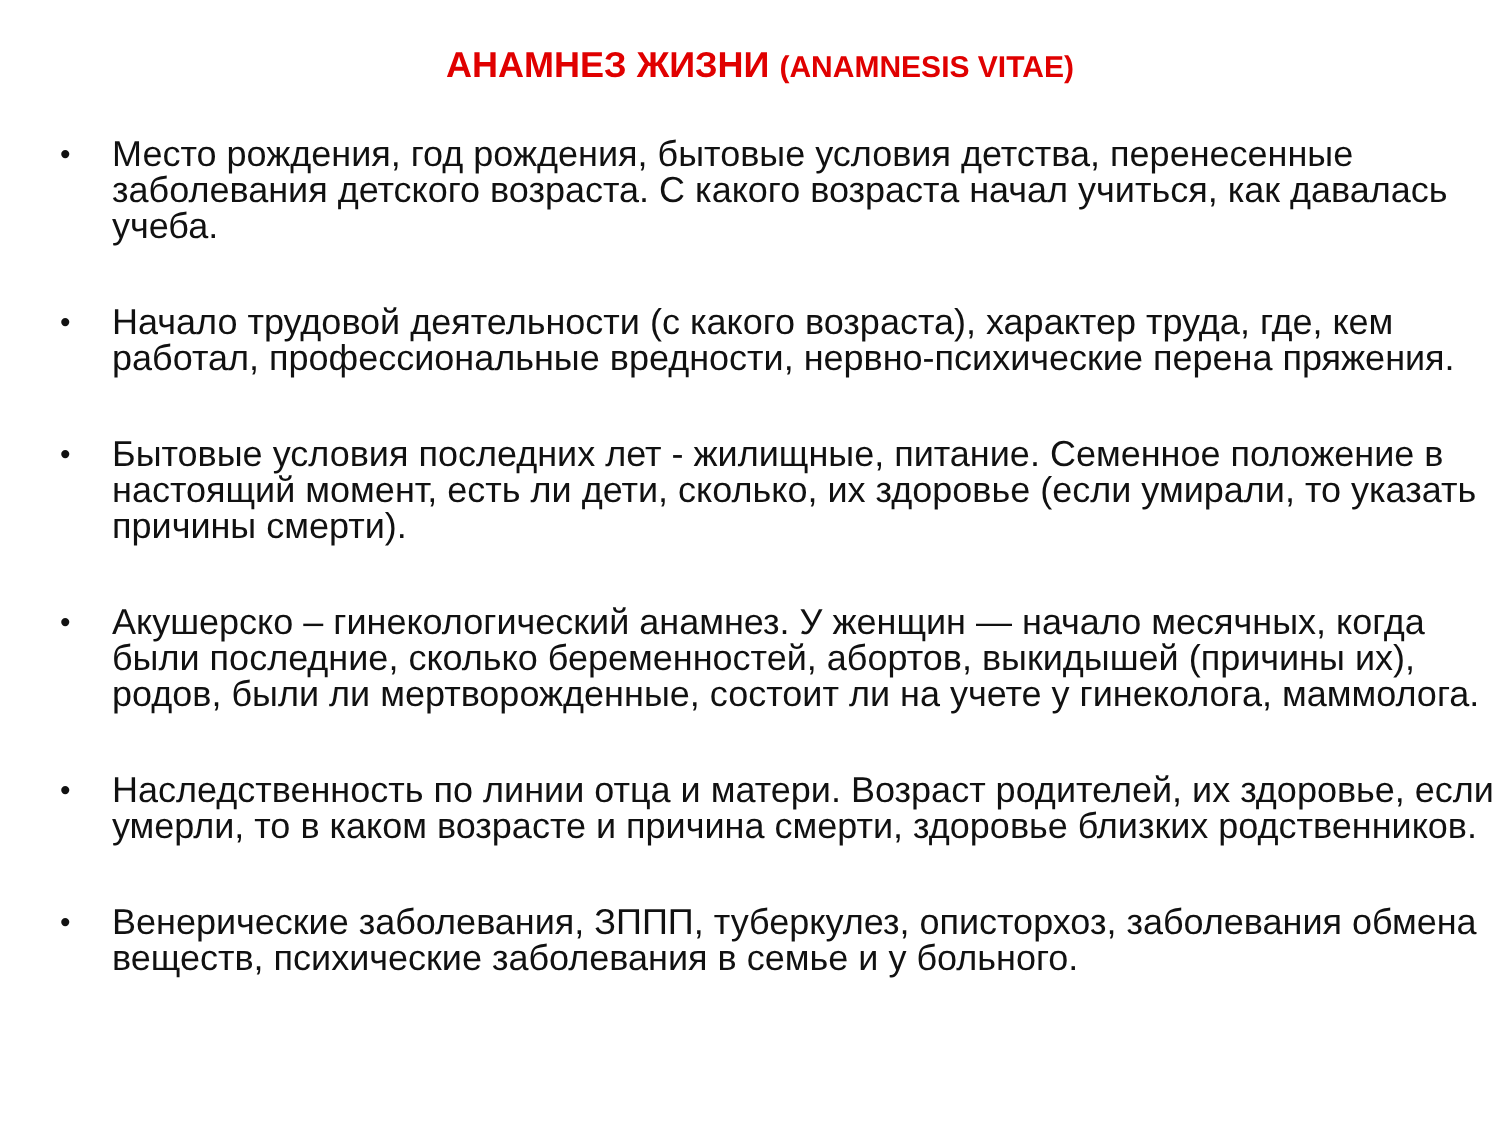АНАМНЕЗ ЖИЗНИ (ANAMNESIS VITAE)
• Место рождения, год рождения, бытовые условия детства, перенесенные заболевания детского возраста. С какого возраста начал учиться, как давалась учеба.
• Начало трудовой деятельности (с какого возраста), характер труда, где, кем работал, профессиональные вредности, нервно-психические перена пряжения.
• Бытовые условия последних лет - жилищные, питание. Семенное положение в настоящий момент, есть ли дети, сколько, их здоровье (если умирали, то указать причины смерти).
• Акушерско – гинекологический анамнез. У женщин — начало месячных, когда были последние, сколько беременностей, абортов, выкидышей (причины их), родов, были ли мертворожденные, состоит ли на учете у гинеколога, маммолога.
• Наследственность по линии отца и матери. Возраст родителей, их здоровье, если умерли, то в каком возрасте и причина смерти, здоровье близких родственников.
• Венерические заболевания, ЗППП, туберкулез, описторхоз, заболевания обмена веществ, психические заболевания в семье и у больного.